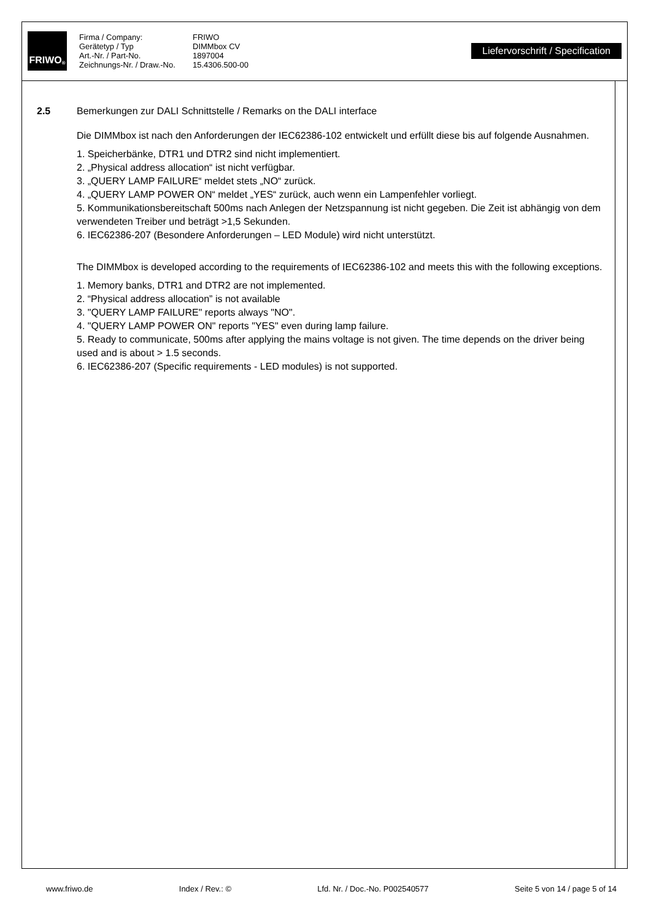FRIWO<sup>®</sup>
Firma / Company: FRIWO Gerätetyp / Typ DIMMbox CV Art.-Nr. / Part-No. 1897004 Zeichnungs-Nr. / Draw.-No. 15.4306.500-00
Liefervorschrift / Specification
2.5 Bemerkungen zur DALI Schnittstelle / Remarks on the DALI interface
Die DIMMbox ist nach den Anforderungen der IEC62386-102 entwickelt und erfüllt diese bis auf folgende Ausnahmen.
1. Speicherbänke, DTR1 und DTR2 sind nicht implementiert.
2. „Physical address allocation“ ist nicht verfügbar.
3. „QUERY LAMP FAILURE“ meldet stets „NO“ zurück.
4. „QUERY LAMP POWER ON“ meldet „YES“ zurück, auch wenn ein Lampenfehler vorliegt.
5. Kommunikationsbereitschaft 500ms nach Anlegen der Netzspannung ist nicht gegeben. Die Zeit ist abhängig von dem verwendeten Treiber und beträgt >1,5 Sekunden.
6. IEC62386-207 (Besondere Anforderungen – LED Module) wird nicht unterstützt.
The DIMMbox is developed according to the requirements of IEC62386-102 and meets this with the following exceptions.
1. Memory banks, DTR1 and DTR2 are not implemented.
2. “Physical address allocation” is not available
3. "QUERY LAMP FAILURE" reports always "NO".
4. "QUERY LAMP POWER ON" reports "YES" even during lamp failure.
5. Ready to communicate, 500ms after applying the mains voltage is not given. The time depends on the driver being used and is about > 1.5 seconds.
6. IEC62386-207 (Specific requirements - LED modules) is not supported.
www.friwo.de Index / Rev.: © Lfd. Nr. / Doc.-No. P002540577 Seite 5 von 14 / page 5 of 14